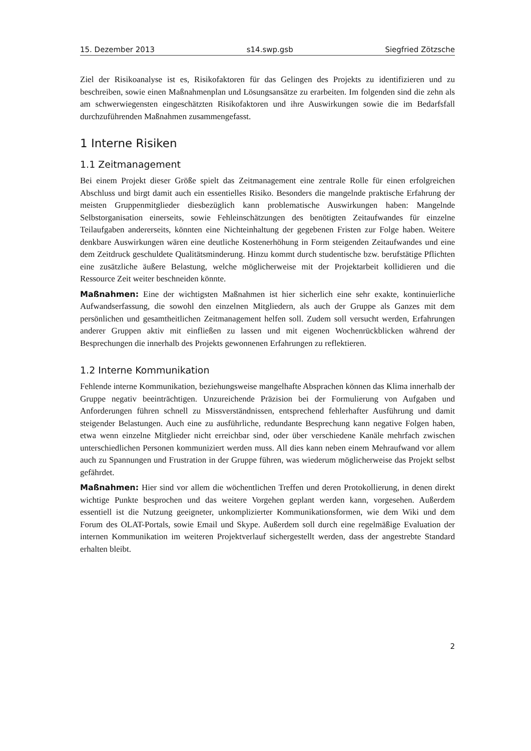15. Dezember 2013 s14.swp.gsb Siegfried Zötzsche
Ziel der Risikoanalyse ist es, Risikofaktoren für das Gelingen des Projekts zu identifizieren und zu beschreiben, sowie einen Maßnahmenplan und Lösungsansätze zu erarbeiten. Im folgenden sind die zehn als am schwerwiegensten eingeschätzten Risikofaktoren und ihre Auswirkungen sowie die im Bedarfsfall durchzuführenden Maßnahmen zusammengefasst.
1 Interne Risiken
1.1 Zeitmanagement
Bei einem Projekt dieser Größe spielt das Zeitmanagement eine zentrale Rolle für einen erfolgreichen Abschluss und birgt damit auch ein essentielles Risiko. Besonders die mangelnde praktische Erfahrung der meisten Gruppenmitglieder diesbezüglich kann problematische Auswirkungen haben: Mangelnde Selbstorganisation einerseits, sowie Fehleinschätzungen des benötigten Zeitaufwandes für einzelne Teilaufgaben andererseits, könnten eine Nichteinhaltung der gegebenen Fristen zur Folge haben. Weitere denkbare Auswirkungen wären eine deutliche Kostenerhöhung in Form steigenden Zeitaufwandes und eine dem Zeitdruck geschuldete Qualitätsminderung. Hinzu kommt durch studentische bzw. berufstätige Pflichten eine zusätzliche äußere Belastung, welche möglicherweise mit der Projektarbeit kollidieren und die Ressource Zeit weiter beschneiden könnte.
Maßnahmen: Eine der wichtigsten Maßnahmen ist hier sicherlich eine sehr exakte, kontinuierliche Aufwandserfassung, die sowohl den einzelnen Mitgliedern, als auch der Gruppe als Ganzes mit dem persönlichen und gesamtheitlichen Zeitmanagement helfen soll. Zudem soll versucht werden, Erfahrungen anderer Gruppen aktiv mit einfließen zu lassen und mit eigenen Wochenrückblicken während der Besprechungen die innerhalb des Projekts gewonnenen Erfahrungen zu reflektieren.
1.2 Interne Kommunikation
Fehlende interne Kommunikation, beziehungsweise mangelhafte Absprachen können das Klima innerhalb der Gruppe negativ beeinträchtigen. Unzureichende Präzision bei der Formulierung von Aufgaben und Anforderungen führen schnell zu Missverständnissen, entsprechend fehlerhafter Ausführung und damit steigender Belastungen. Auch eine zu ausführliche, redundante Besprechung kann negative Folgen haben, etwa wenn einzelne Mitglieder nicht erreichbar sind, oder über verschiedene Kanäle mehrfach zwischen unterschiedlichen Personen kommuniziert werden muss. All dies kann neben einem Mehraufwand vor allem auch zu Spannungen und Frustration in der Gruppe führen, was wiederum möglicherweise das Projekt selbst gefährdet.
Maßnahmen: Hier sind vor allem die wöchentlichen Treffen und deren Protokollierung, in denen direkt wichtige Punkte besprochen und das weitere Vorgehen geplant werden kann, vorgesehen. Außerdem essentiell ist die Nutzung geeigneter, unkomplizierter Kommunikationsformen, wie dem Wiki und dem Forum des OLAT-Portals, sowie Email und Skype. Außerdem soll durch eine regelmäßige Evaluation der internen Kommunikation im weiteren Projektverlauf sichergestellt werden, dass der angestrebte Standard erhalten bleibt.
2